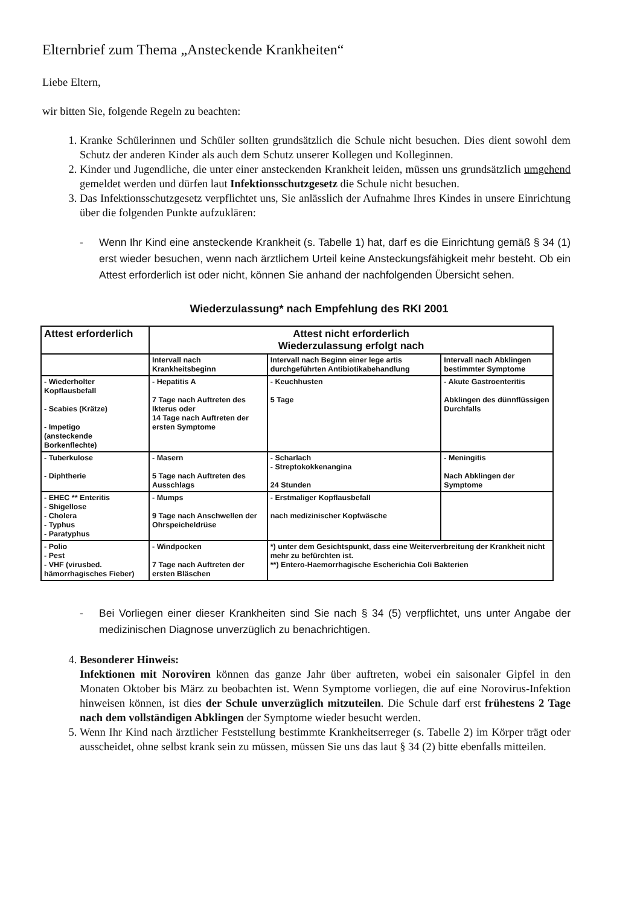Elternbrief zum Thema „Ansteckende Krankheiten“
Liebe Eltern,
wir bitten Sie, folgende Regeln zu beachten:
1. Kranke Schülerinnen und Schüler sollten grundsätzlich die Schule nicht besuchen. Dies dient sowohl dem Schutz der anderen Kinder als auch dem Schutz unserer Kollegen und Kolleginnen.
2. Kinder und Jugendliche, die unter einer ansteckenden Krankheit leiden, müssen uns grundsätzlich umgehend gemeldet werden und dürfen laut Infektionsschutzgesetz die Schule nicht besuchen.
3. Das Infektionsschutzgesetz verpflichtet uns, Sie anlässlich der Aufnahme Ihres Kindes in unsere Einrichtung über die folgenden Punkte aufzuklären:
- Wenn Ihr Kind eine ansteckende Krankheit (s. Tabelle 1) hat, darf es die Einrichtung gemäß § 34 (1) erst wieder besuchen, wenn nach ärztlichem Urteil keine Ansteckungsfähigkeit mehr besteht. Ob ein Attest erforderlich ist oder nicht, können Sie anhand der nachfolgenden Übersicht sehen.
Wiederzulassung* nach Empfehlung des RKI 2001
| Attest erforderlich | Attest nicht erforderlich Wiederzulassung erfolgt nach | | |
| --- | --- | --- | --- |
| | Intervall nach Krankheitsbeginn | Intervall nach Beginn einer lege artis durchgeführten Antibiotikabehandlung | Intervall nach Abklingen bestimmter Symptome |
| - Wiederholter Kopflausbefall - Scabies (Krätze) - Impetigo (ansteckende Borkenflechte) | - Hepatitis A 7 Tage nach Auftreten des Ikterus oder 14 Tage nach Auftreten der ersten Symptome | - Keuchhusten 5 Tage | - Akute Gastroenteritis Abklingen des dünnflüssigen Durchfalls |
| - Tuberkulose - Diphtherie | - Masern 5 Tage nach Auftreten des Ausschlags | - Scharlach - Streptokokkenangina 24 Stunden | - Meningitis Nach Abklingen der Symptome |
| - EHEC ** Enteritis - Shigellose - Cholera - Typhus - Paratyphus | - Mumps 9 Tage nach Anschwellen der Ohrspeicheldrüse | - Erstmaliger Kopflausbefall nach medizinischer Kopfwäsche | |
| - Polio - Pest - VHF (virusbed. hämorrhagisches Fieber) | - Windpocken 7 Tage nach Auftreten der ersten Bläschen | *) unter dem Gesichtspunkt, dass eine Weiterverbreitung der Krankheit nicht mehr zu befürchten ist. **) Entero-Haemorrhagische Escherichia Coli Bakterien | |
- Bei Vorliegen einer dieser Krankheiten sind Sie nach § 34 (5) verpflichtet, uns unter Angabe der medizinischen Diagnose unverzüglich zu benachrichtigen.
4. Besonderer Hinweis:
Infektionen mit Noroviren können das ganze Jahr über auftreten, wobei ein saisonaler Gipfel in den Monaten Oktober bis März zu beobachten ist. Wenn Symptome vorliegen, die auf eine Norovirus-Infektion hinweisen können, ist dies der Schule unverzüglich mitzuteilen. Die Schule darf erst frühestens 2 Tage nach dem vollständigen Abklingen der Symptome wieder besucht werden.
5. Wenn Ihr Kind nach ärztlicher Feststellung bestimmte Krankheitserreger (s. Tabelle 2) im Körper trägt oder ausscheidet, ohne selbst krank sein zu müssen, müssen Sie uns das laut § 34 (2) bitte ebenfalls mitteilen.